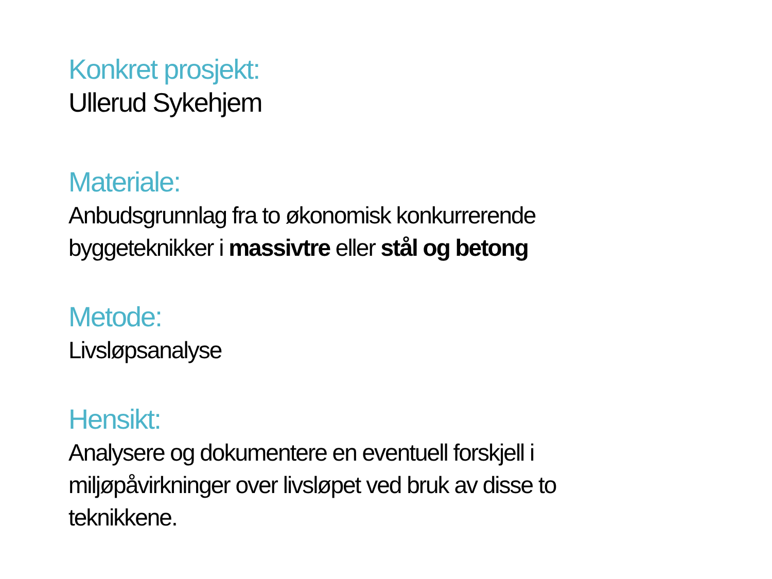Konkret prosjekt:
Ullerud Sykehjem
Materiale:
Anbudsgrunnlag fra to økonomisk konkurrerende byggeteknikker i massivtre eller stål og betong
Metode:
Livsløpsanalyse
Hensikt:
Analysere og dokumentere en eventuell forskjell i miljøpåvirkninger over livsløpet ved bruk av disse to teknikkene.